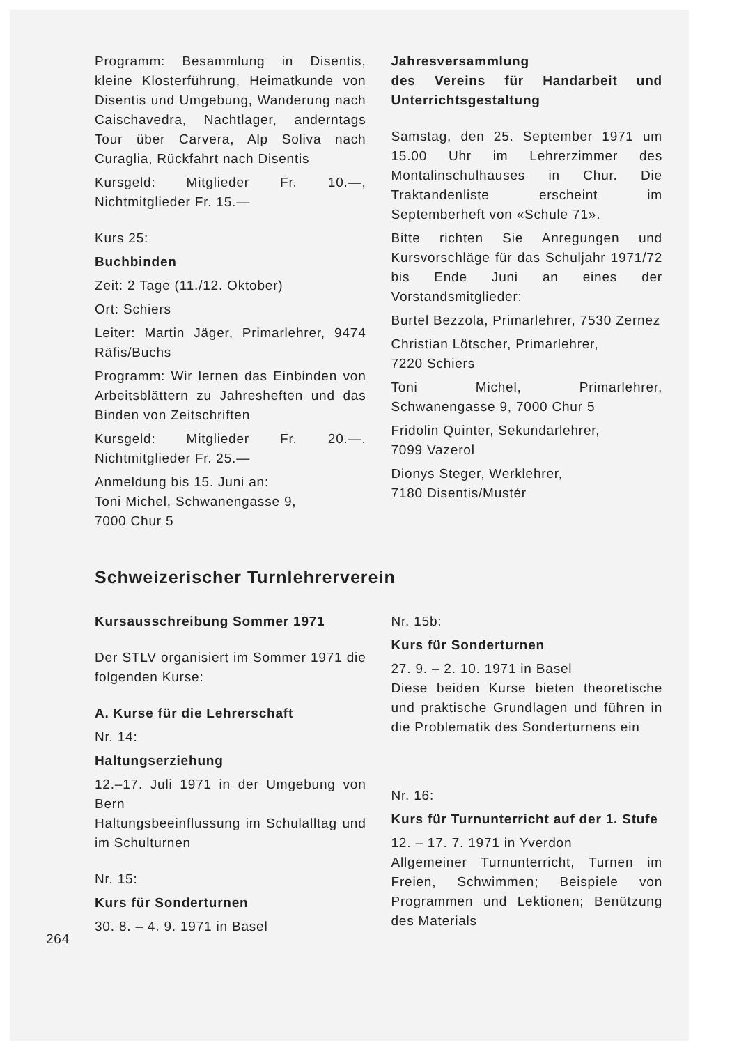Programm: Besammlung in Disentis, kleine Klosterführung, Heimatkunde von Disentis und Umgebung, Wanderung nach Caischavedra, Nachtlager, anderntags Tour über Carvera, Alp Soliva nach Curaglia, Rückfahrt nach Disentis
Kursgeld: Mitglieder Fr. 10.—, Nichtmitglieder Fr. 15.—
Kurs 25:
Buchbinden
Zeit: 2 Tage (11./12. Oktober)
Ort: Schiers
Leiter: Martin Jäger, Primarlehrer, 9474 Räfis/Buchs
Programm: Wir lernen das Einbinden von Arbeitsblättern zu Jahresheften und das Binden von Zeitschriften
Kursgeld: Mitglieder Fr. 20.—. Nichtmitglieder Fr. 25.—
Anmeldung bis 15. Juni an:
Toni Michel, Schwanengasse 9,
7000 Chur 5
Jahresversammlung
des Vereins für Handarbeit und Unterrichtsgestaltung
Samstag, den 25. September 1971 um 15.00 Uhr im Lehrerzimmer des Montalinschulhauses in Chur. Die Traktandenliste erscheint im Septemberheft von «Schule 71».
Bitte richten Sie Anregungen und Kursvorschläge für das Schuljahr 1971/72 bis Ende Juni an eines der Vorstandsmitglieder:
Burtel Bezzola, Primarlehrer, 7530 Zernez
Christian Lötscher, Primarlehrer,
7220 Schiers
Toni Michel, Primarlehrer, Schwanengasse 9, 7000 Chur 5
Fridolin Quinter, Sekundarlehrer,
7099 Vazerol
Dionys Steger, Werklehrer,
7180 Disentis/Mustér
Schweizerischer Turnlehrerverein
Kursausschreibung Sommer 1971
Der STLV organisiert im Sommer 1971 die folgenden Kurse:
A. Kurse für die Lehrerschaft
Nr. 14:
Haltungserziehung
12.–17. Juli 1971 in der Umgebung von Bern
Haltungsbeeinflussung im Schulalltag und im Schulturnen
Nr. 15:
Kurs für Sonderturnen
30. 8. – 4. 9. 1971 in Basel
Nr. 15b:
Kurs für Sonderturnen
27. 9. – 2. 10. 1971 in Basel
Diese beiden Kurse bieten theoretische und praktische Grundlagen und führen in die Problematik des Sonderturnens ein
Nr. 16:
Kurs für Turnunterricht auf der 1. Stufe
12. – 17. 7. 1971 in Yverdon
Allgemeiner Turnunterricht, Turnen im Freien, Schwimmen; Beispiele von Programmen und Lektionen; Benützung des Materials
264